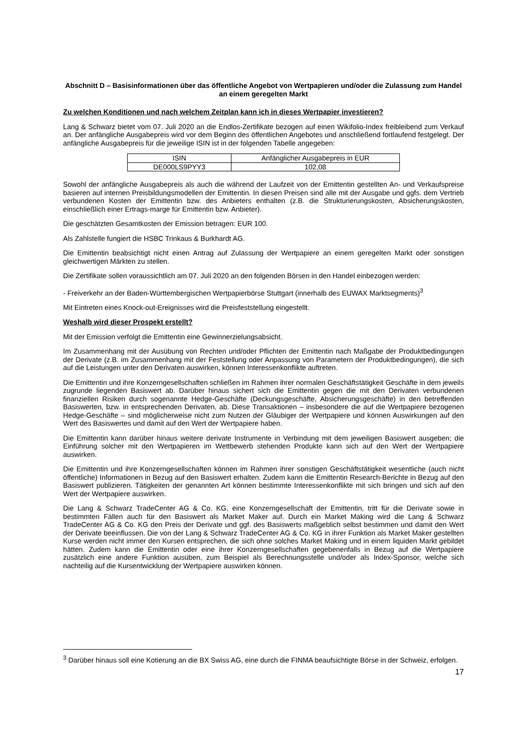Abschnitt D – Basisinformationen über das öffentliche Angebot von Wertpapieren und/oder die Zulassung zum Handel an einem geregelten Markt
Zu welchen Konditionen und nach welchem Zeitplan kann ich in dieses Wertpapier investieren?
Lang & Schwarz bietet vom 07. Juli 2020 an die Endlos-Zertifikate bezogen auf einen Wikifolio-Index freibleibend zum Verkauf an. Der anfängliche Ausgabepreis wird vor dem Beginn des öffentlichen Angebotes und anschließend fortlaufend festgelegt. Der anfängliche Ausgabepreis für die jeweilige ISIN ist in der folgenden Tabelle angegeben:
| ISIN | Anfänglicher Ausgabepreis in EUR |
| DE000LS9PYY3 | 102,08 |
Sowohl der anfängliche Ausgabepreis als auch die während der Laufzeit von der Emittentin gestellten An- und Verkaufspreise basieren auf internen Preisbildungsmodellen der Emittentin. In diesen Preisen sind alle mit der Ausgabe und ggfs. dem Vertrieb verbundenen Kosten der Emittentin bzw. des Anbieters enthalten (z.B. die Strukturierungskosten, Absicherungskosten, einschließlich einer Ertrags-marge für Emittentin bzw. Anbieter).
Die geschätzten Gesamtkosten der Emission betragen: EUR 100.
Als Zahlstelle fungiert die HSBC Trinkaus & Burkhardt AG.
Die Emittentin beabsichtigt nicht einen Antrag auf Zulassung der Wertpapiere an einem geregelten Markt oder sonstigen gleichwertigen Märkten zu stellen.
Die Zertifikate sollen voraussichtlich am 07. Juli 2020 an den folgenden Börsen in den Handel einbezogen werden:
- Freiverkehr an der Baden-Württembergischen Wertpapierbörse Stuttgart (innerhalb des EUWAX Marktsegments)<sup>3</sup>
Mit Eintreten eines Knock-out-Ereignisses wird die Preisfeststellung eingestellt.
Weshalb wird dieser Prospekt erstellt?
Mit der Emission verfolgt die Emittentin eine Gewinnerzielungsabsicht.
Im Zusammenhang mit der Ausübung von Rechten und/oder Pflichten der Emittentin nach Maßgabe der Produktbedingungen der Derivate (z.B. im Zusammenhang mit der Feststellung oder Anpassung von Parametern der Produktbedingungen), die sich auf die Leistungen unter den Derivaten auswirken, können Interessenkonflikte auftreten.
Die Emittentin und ihre Konzerngesellschaften schließen im Rahmen ihrer normalen Geschäftstätigkeit Geschäfte in dem jeweils zugrunde liegenden Basiswert ab. Darüber hinaus sichert sich die Emittentin gegen die mit den Derivaten verbundenen finanziellen Risiken durch sogenannte Hedge-Geschäfte (Deckungsgeschäfte, Absicherungsgeschäfte) in den betreffenden Basiswerten, bzw. in entsprechenden Derivaten, ab. Diese Transaktionen – insbesondere die auf die Wertpapiere bezogenen Hedge-Geschäfte – sind möglicherweise nicht zum Nutzen der Gläubiger der Wertpapiere und können Auswirkungen auf den Wert des Basiswertes und damit auf den Wert der Wertpapiere haben.
Die Emittentin kann darüber hinaus weitere derivate Instrumente in Verbindung mit dem jeweiligen Basiswert ausgeben; die Einführung solcher mit den Wertpapieren im Wettbewerb stehenden Produkte kann sich auf den Wert der Wertpapiere auswirken.
Die Emittentin und ihre Konzerngesellschaften können im Rahmen ihrer sonstigen Geschäftstätigkeit wesentliche (auch nicht öffentliche) Informationen in Bezug auf den Basiswert erhalten. Zudem kann die Emittentin Research-Berichte in Bezug auf den Basiswert publizieren. Tätigkeiten der genannten Art können bestimmte Interessenkonflikte mit sich bringen und sich auf den Wert der Wertpapiere auswirken.
Die Lang & Schwarz TradeCenter AG & Co. KG, eine Konzerngesellschaft der Emittentin, tritt für die Derivate sowie in bestimmten Fällen auch für den Basiswert als Market Maker auf. Durch ein Market Making wird die Lang & Schwarz TradeCenter AG & Co. KG den Preis der Derivate und ggf. des Basiswerts maßgeblich selbst bestimmen und damit den Wert der Derivate beeinflussen. Die von der Lang & Schwarz TradeCenter AG & Co. KG in ihrer Funktion als Market Maker gestellten Kurse werden nicht immer den Kursen entsprechen, die sich ohne solches Market Making und in einem liquiden Markt gebildet hätten. Zudem kann die Emittentin oder eine ihrer Konzerngesellschaften gegebenenfalls in Bezug auf die Wertpapiere zusätzlich eine andere Funktion ausüben, zum Beispiel als Berechnungsstelle und/oder als Index-Sponsor, welche sich nachteilig auf die Kursentwicklung der Wertpapiere auswirken können.
<sup>3</sup> Darüber hinaus soll eine Kotierung an die BX Swiss AG, eine durch die FINMA beaufsichtigte Börse in der Schweiz, erfolgen.
17